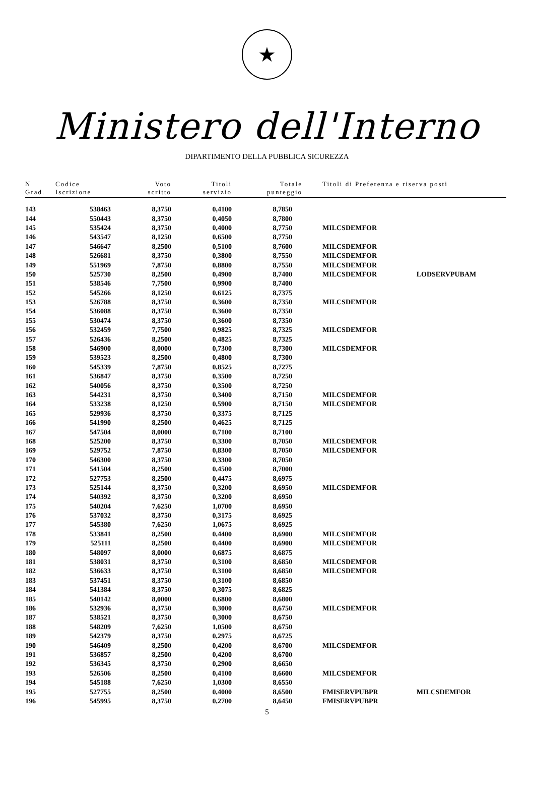★
Ministero dell'Interno
DIPARTIMENTO DELLA PUBBLICA SICUREZZA
| N Grad. | Codice Iscrizione | Voto scritto | Titoli servizio | Totale punteggio | Titoli di Preferenza e riserva posti | |
| --- | --- | --- | --- | --- | --- | --- |
| 143 | 538463 | 8,3750 | 0,4100 | 8,7850 | | |
| 144 | 550443 | 8,3750 | 0,4050 | 8,7800 | | |
| 145 | 535424 | 8,3750 | 0,4000 | 8,7750 | MILCSDEMFOR | |
| 146 | 543547 | 8,1250 | 0,6500 | 8,7750 | | |
| 147 | 546647 | 8,2500 | 0,5100 | 8,7600 | MILCSDEMFOR | |
| 148 | 526681 | 8,3750 | 0,3800 | 8,7550 | MILCSDEMFOR | |
| 149 | 551969 | 7,8750 | 0,8800 | 8,7550 | MILCSDEMFOR | |
| 150 | 525730 | 8,2500 | 0,4900 | 8,7400 | MILCSDEMFOR | LODSERVPUBAM |
| 151 | 538546 | 7,7500 | 0,9900 | 8,7400 | | |
| 152 | 545266 | 8,1250 | 0,6125 | 8,7375 | | |
| 153 | 526788 | 8,3750 | 0,3600 | 8,7350 | MILCSDEMFOR | |
| 154 | 536088 | 8,3750 | 0,3600 | 8,7350 | | |
| 155 | 530474 | 8,3750 | 0,3600 | 8,7350 | | |
| 156 | 532459 | 7,7500 | 0,9825 | 8,7325 | MILCSDEMFOR | |
| 157 | 526436 | 8,2500 | 0,4825 | 8,7325 | | |
| 158 | 546900 | 8,0000 | 0,7300 | 8,7300 | MILCSDEMFOR | |
| 159 | 539523 | 8,2500 | 0,4800 | 8,7300 | | |
| 160 | 545339 | 7,8750 | 0,8525 | 8,7275 | | |
| 161 | 536847 | 8,3750 | 0,3500 | 8,7250 | | |
| 162 | 540056 | 8,3750 | 0,3500 | 8,7250 | | |
| 163 | 544231 | 8,3750 | 0,3400 | 8,7150 | MILCSDEMFOR | |
| 164 | 533238 | 8,1250 | 0,5900 | 8,7150 | MILCSDEMFOR | |
| 165 | 529936 | 8,3750 | 0,3375 | 8,7125 | | |
| 166 | 541990 | 8,2500 | 0,4625 | 8,7125 | | |
| 167 | 547504 | 8,0000 | 0,7100 | 8,7100 | | |
| 168 | 525200 | 8,3750 | 0,3300 | 8,7050 | MILCSDEMFOR | |
| 169 | 529752 | 7,8750 | 0,8300 | 8,7050 | MILCSDEMFOR | |
| 170 | 546300 | 8,3750 | 0,3300 | 8,7050 | | |
| 171 | 541504 | 8,2500 | 0,4500 | 8,7000 | | |
| 172 | 527753 | 8,2500 | 0,4475 | 8,6975 | | |
| 173 | 525144 | 8,3750 | 0,3200 | 8,6950 | MILCSDEMFOR | |
| 174 | 540392 | 8,3750 | 0,3200 | 8,6950 | | |
| 175 | 540204 | 7,6250 | 1,0700 | 8,6950 | | |
| 176 | 537032 | 8,3750 | 0,3175 | 8,6925 | | |
| 177 | 545380 | 7,6250 | 1,0675 | 8,6925 | | |
| 178 | 533841 | 8,2500 | 0,4400 | 8,6900 | MILCSDEMFOR | |
| 179 | 525111 | 8,2500 | 0,4400 | 8,6900 | MILCSDEMFOR | |
| 180 | 548097 | 8,0000 | 0,6875 | 8,6875 | | |
| 181 | 538031 | 8,3750 | 0,3100 | 8,6850 | MILCSDEMFOR | |
| 182 | 536633 | 8,3750 | 0,3100 | 8,6850 | MILCSDEMFOR | |
| 183 | 537451 | 8,3750 | 0,3100 | 8,6850 | | |
| 184 | 541384 | 8,3750 | 0,3075 | 8,6825 | | |
| 185 | 540142 | 8,0000 | 0,6800 | 8,6800 | | |
| 186 | 532936 | 8,3750 | 0,3000 | 8,6750 | MILCSDEMFOR | |
| 187 | 538521 | 8,3750 | 0,3000 | 8,6750 | | |
| 188 | 548209 | 7,6250 | 1,0500 | 8,6750 | | |
| 189 | 542379 | 8,3750 | 0,2975 | 8,6725 | | |
| 190 | 546409 | 8,2500 | 0,4200 | 8,6700 | MILCSDEMFOR | |
| 191 | 536857 | 8,2500 | 0,4200 | 8,6700 | | |
| 192 | 536345 | 8,3750 | 0,2900 | 8,6650 | | |
| 193 | 526506 | 8,2500 | 0,4100 | 8,6600 | MILCSDEMFOR | |
| 194 | 545188 | 7,6250 | 1,0300 | 8,6550 | | |
| 195 | 527755 | 8,2500 | 0,4000 | 8,6500 | FMISERVPUBPR | MILCSDEMFOR |
| 196 | 545995 | 8,3750 | 0,2700 | 8,6450 | FMISERVPUBPR | |
5